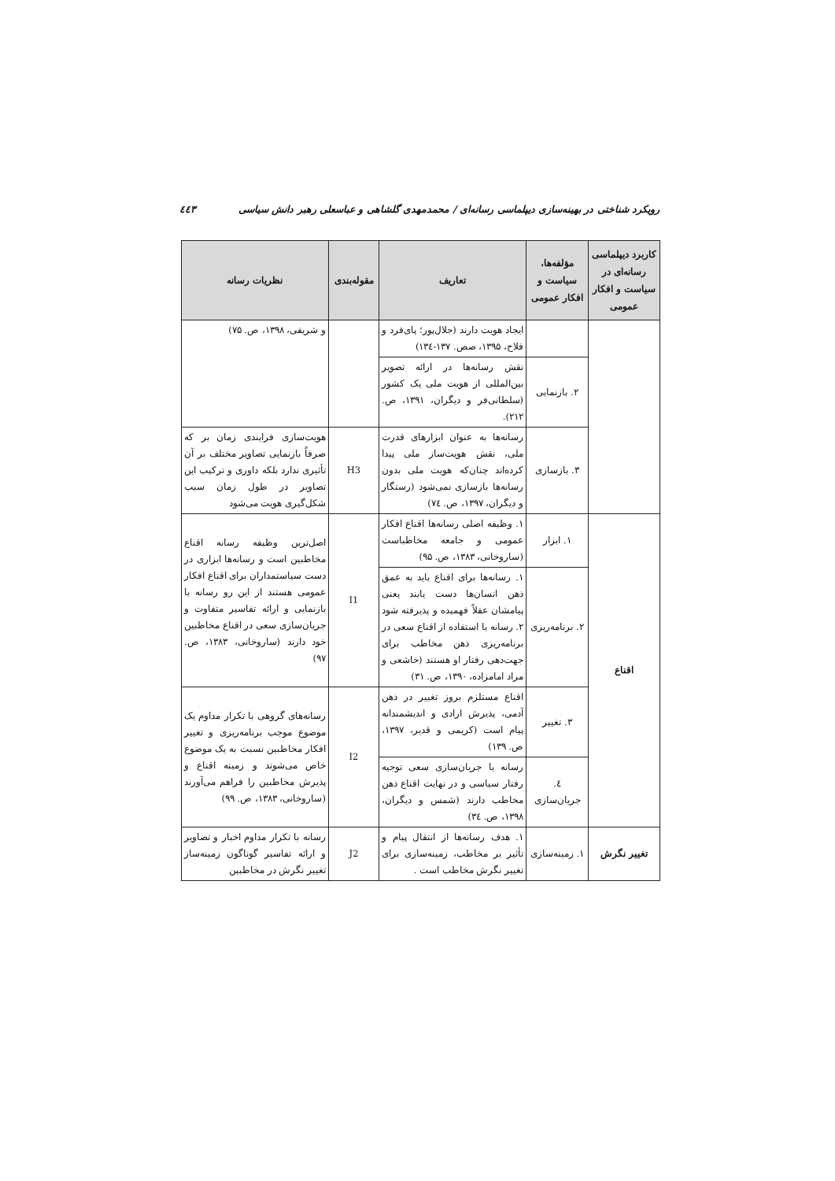رویکرد شناختی در بهینه‌سازی دیپلماسی رسانه‌ای / محمدمهدی گلشاهی و عباسعلی رهبر دانش سیاسی ٤٤٣
| کاربرد دیپلماسی رسانه‌ای در سیاست و افکار عمومی | مؤلفه‌ها، سیاست و افکار عمومی | تعاریف | مقوله‌بندی | نظریات رسانه |
| --- | --- | --- | --- | --- |
| | | ایجاد هویت دارند (جلال‌پور؛ پای‌فرد و فلاح، ۱۳۹۵، صص. ۱۳۷-۱۳٤) | | و شریفی، ۱۳۹۸، ص. ۷۵) |
| | ۲. بازنمایی | نقش رسانه‌ها در ارائه تصویر بین‌المللی از هویت ملی یک کشور (سلطانی‌فر و دیگران، ۱۳۹۱، ص. ۲۱۲). | | |
| | ۳. بازسازی | رسانه‌ها به عنوان ابزارهای قدرت ملی، نقش هویت‌ساز ملی پیدا کرده‌اند چنان‌که هویت ملی بدون رسانه‌ها بازسازی نمی‌شود (رستگار و دیگران، ۱۳۹۷، ص. ۷٤) | H3 | هویت‌سازی فرایندی زمان بر که صرفاً بازنمایی تصاویر مختلف بر آن تأثیری ندارد بلکه داوری و ترکیب این تصاویر در طول زمان سبب شکل‌گیری هویت می‌شود |
| اقناع | ۱. ابزار | ۱. وظیفه اصلی رسانه‌ها اقناع افکار عمومی و جامعه مخاطباست (ساروخانی، ۱۳۸۳، ص. ۹۵) | I1 | اصل‌ترین وظیفه رسانه اقناع مخاطبین است و رسانه‌ها ابزاری در دست سیاستمداران برای اقناع افکار عمومی هستند از این رو رسانه با بازنمایی و ارائه تفاسیر متفاوت و جریان‌سازی سعی در اقناع مخاطبین خود دارند (ساروخانی، ۱۳۸۳، ص. ۹۷) |
| | ۲. برنامه‌ریزی | ۱. رسانه‌ها برای اقناع باید به عمق ذهن انسان‌ها دست یابند یعنی پیامشان عقلاً فهمیده و پذیرفته شود ۲. رسانه با استفاده از اقناع سعی در برنامه‌ریزی ذهن مخاطب برای جهت‌دهی رفتار او هستند (خاشعی و مراد امامزاده، ۱۳۹۰، ص. ۳۱) | | |
| | ۳. تغییر | اقناع مستلزم بروز تغییر در ذهن آدمی، پذیرش ارادی و اندیشمندانه پیام است (کریمی و قدیر، ۱۳۹۷، ص. ۱۳۹) | I2 | رسانه‌های گروهی با تکرار مداوم یک موضوع موجب برنامه‌ریزی و تغییر افکار مخاطبین نسبت به یک موضوع خاص می‌شوند و زمینه اقناع و پذیرش مخاطبین را فراهم می‌آورند (ساروخانی، ۱۳۸۳، ص. ۹۹) |
| | ٤. جریان‌سازی | رسانه با جریان‌سازی سعی توجیه رفتار سیاسی و در نهایت اقناع ذهن مخاطب دارند (شمس و دیگران، ۱۳۹۸، ص. ۳٤) | | |
| تغییر نگرش | ۱. زمینه‌سازی | ۱. هدف رسانه‌ها از انتقال پیام و تأثیر بر مخاطب، زمینه‌سازی برای تغییر نگرش مخاطب است . | J2 | رسانه با تکرار مداوم اخبار و تصاویر و ارائه تفاسیر گوناگون زمینه‌ساز تغییر نگرش در مخاطبین |